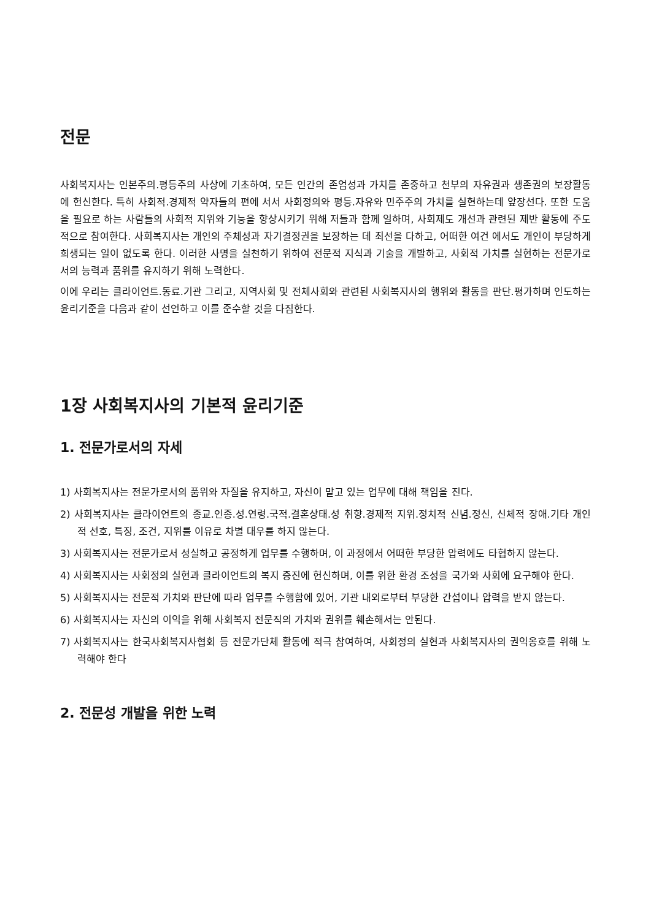전문
사회복지사는 인본주의.평등주의 사상에 기초하여, 모든 인간의 존엄성과 가치를 존중하고 천부의 자유권과 생존권의 보장활동에 헌신한다. 특히 사회적.경제적 약자들의 편에 서서 사회정의와 평등.자유와 민주주의 가치를 실현하는데 앞장선다. 또한 도움을 필요로 하는 사람들의 사회적 지위와 기능을 향상시키기 위해 저들과 함께 일하며, 사회제도 개선과 관련된 제반 활동에 주도적으로 참여한다. 사회복지사는 개인의 주체성과 자기결정권을 보장하는 데 최선을 다하고, 어떠한 여건 에서도 개인이 부당하게 희생되는 일이 없도록 한다. 이러한 사명을 실천하기 위하여 전문적 지식과 기술을 개발하고, 사회적 가치를 실현하는 전문가로서의 능력과 품위를 유지하기 위해 노력한다.
이에 우리는 클라이언트.동료.기관 그리고, 지역사회 및 전체사회와 관련된 사회복지사의 행위와 활동을 판단.평가하며 인도하는 윤리기준을 다음과 같이 선언하고 이를 준수할 것을 다짐한다.
1장 사회복지사의 기본적 윤리기준
1. 전문가로서의 자세
1) 사회복지사는 전문가로서의 품위와 자질을 유지하고, 자신이 맡고 있는 업무에 대해 책임을 진다.
2) 사회복지사는 클라이언트의 종교.인종.성.연령.국적.결혼상태.성 취향.경제적 지위.정치적 신념.정신, 신체적 장애.기타 개인적 선호, 특징, 조건, 지위를 이유로 차별 대우를 하지 않는다.
3) 사회복지사는 전문가로서 성실하고 공정하게 업무를 수행하며, 이 과정에서 어떠한 부당한 압력에도 타협하지 않는다.
4) 사회복지사는 사회정의 실현과 클라이언트의 복지 증진에 헌신하며, 이를 위한 환경 조성을 국가와 사회에 요구해야 한다.
5) 사회복지사는 전문적 가치와 판단에 따라 업무를 수행함에 있어, 기관 내외로부터 부당한 간섭이나 압력을 받지 않는다.
6) 사회복지사는 자신의 이익을 위해 사회복지 전문직의 가치와 권위를 훼손해서는 안된다.
7) 사회복지사는 한국사회복지사협회 등 전문가단체 활동에 적극 참여하여, 사회정의 실현과 사회복지사의 권익옹호를 위해 노력해야 한다
2. 전문성 개발을 위한 노력